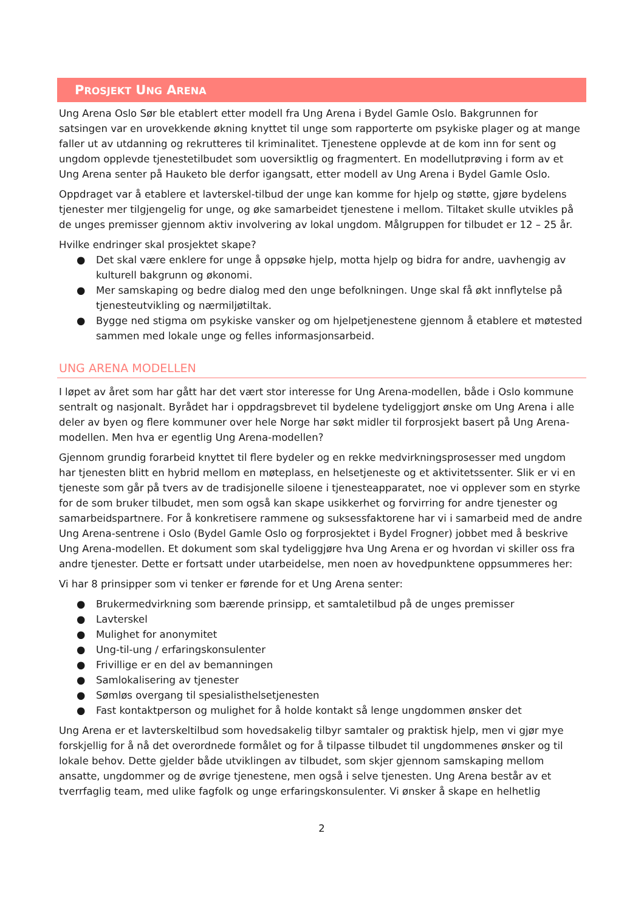PROSJEKT UNG ARENA
Ung Arena Oslo Sør ble etablert etter modell fra Ung Arena i Bydel Gamle Oslo. Bakgrunnen for satsingen var en urovekkende økning knyttet til unge som rapporterte om psykiske plager og at mange faller ut av utdanning og rekrutteres til kriminalitet. Tjenestene opplevde at de kom inn for sent og ungdom opplevde tjenestetilbudet som uoversiktlig og fragmentert. En modellutprøving i form av et Ung Arena senter på Hauketo ble derfor igangsatt, etter modell av Ung Arena i Bydel Gamle Oslo.
Oppdraget var å etablere et lavterskel-tilbud der unge kan komme for hjelp og støtte, gjøre bydelens tjenester mer tilgjengelig for unge, og øke samarbeidet tjenestene i mellom. Tiltaket skulle utvikles på de unges premisser gjennom aktiv involvering av lokal ungdom. Målgruppen for tilbudet er 12 – 25 år.
Hvilke endringer skal prosjektet skape?
● Det skal være enklere for unge å oppsøke hjelp, motta hjelp og bidra for andre, uavhengig av kulturell bakgrunn og økonomi.
● Mer samskaping og bedre dialog med den unge befolkningen. Unge skal få økt innflytelse på tjenesteutvikling og nærmiljøtiltak.
● Bygge ned stigma om psykiske vansker og om hjelpetjenestene gjennom å etablere et møtested sammen med lokale unge og felles informasjonsarbeid.
UNG ARENA MODELLEN
I løpet av året som har gått har det vært stor interesse for Ung Arena-modellen, både i Oslo kommune sentralt og nasjonalt. Byrådet har i oppdragsbrevet til bydelene tydeliggjort ønske om Ung Arena i alle deler av byen og flere kommuner over hele Norge har søkt midler til forprosjekt basert på Ung Arena-modellen. Men hva er egentlig Ung Arena-modellen?
Gjennom grundig forarbeid knyttet til flere bydeler og en rekke medvirkningsprosesser med ungdom har tjenesten blitt en hybrid mellom en møteplass, en helsetjeneste og et aktivitetssenter. Slik er vi en tjeneste som går på tvers av de tradisjonelle siloene i tjenesteapparatet, noe vi opplever som en styrke for de som bruker tilbudet, men som også kan skape usikkerhet og forvirring for andre tjenester og samarbeidspartnere. For å konkretisere rammene og suksessfaktorene har vi i samarbeid med de andre Ung Arena-sentrene i Oslo (Bydel Gamle Oslo og forprosjektet i Bydel Frogner) jobbet med å beskrive Ung Arena-modellen. Et dokument som skal tydeliggjøre hva Ung Arena er og hvordan vi skiller oss fra andre tjenester. Dette er fortsatt under utarbeidelse, men noen av hovedpunktene oppsummeres her:
Vi har 8 prinsipper som vi tenker er førende for et Ung Arena senter:
● Brukermedvirkning som bærende prinsipp, et samtaletilbud på de unges premisser
● Lavterskel
● Mulighet for anonymitet
● Ung-til-ung / erfaringskonsulenter
● Frivillige er en del av bemanningen
● Samlokalisering av tjenester
● Sømløs overgang til spesialisthelsetjenesten
● Fast kontaktperson og mulighet for å holde kontakt så lenge ungdommen ønsker det
Ung Arena er et lavterskeltilbud som hovedsakelig tilbyr samtaler og praktisk hjelp, men vi gjør mye forskjellig for å nå det overordnede formålet og for å tilpasse tilbudet til ungdommenes ønsker og til lokale behov. Dette gjelder både utviklingen av tilbudet, som skjer gjennom samskaping mellom ansatte, ungdommer og de øvrige tjenestene, men også i selve tjenesten. Ung Arena består av et tverrfaglig team, med ulike fagfolk og unge erfaringskonsulenter. Vi ønsker å skape en helhetlig
2